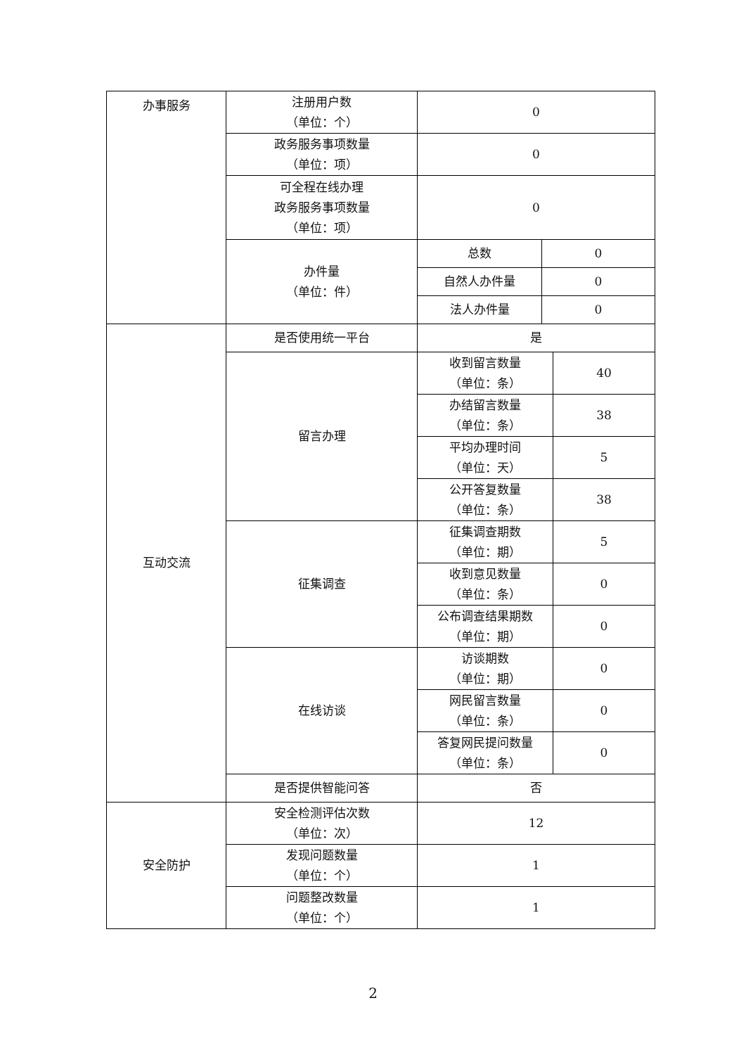| 办事服务 | 注册用户数 （单位：个） | 0 | | |
| | 政务服务事项数量 （单位：项） | 0 | | |
| | 可全程在线办理 政务服务事项数量 （单位：项） | 0 | | |
| | 办件量 （单位：件） | 总数 | 0 | |
| | | 自然人办件量 | 0 | |
| | | 法人办件量 | 0 | |
| 互动交流 | 是否使用统一平台 | 是 | | |
| | 留言办理 | 收到留言数量 （单位：条） | | 40 |
| | | 办结留言数量 （单位：条） | | 38 |
| | | 平均办理时间 （单位：天） | | 5 |
| | | 公开答复数量 （单位：条） | | 38 |
| | 征集调查 | 征集调查期数 （单位：期） | | 5 |
| | | 收到意见数量 （单位：条） | | 0 |
| | | 公布调查结果期数 （单位：期） | | 0 |
| | 在线访谈 | 访谈期数 （单位：期） | | 0 |
| | | 网民留言数量 （单位：条） | | 0 |
| | | 答复网民提问数量 （单位：条） | | 0 |
| | 是否提供智能问答 | 否 | | |
| 安全防护 | 安全检测评估次数 （单位：次） | 12 | | |
| | 发现问题数量 （单位：个） | 1 | | |
| | 问题整改数量 （单位：个） | 1 | | |
2